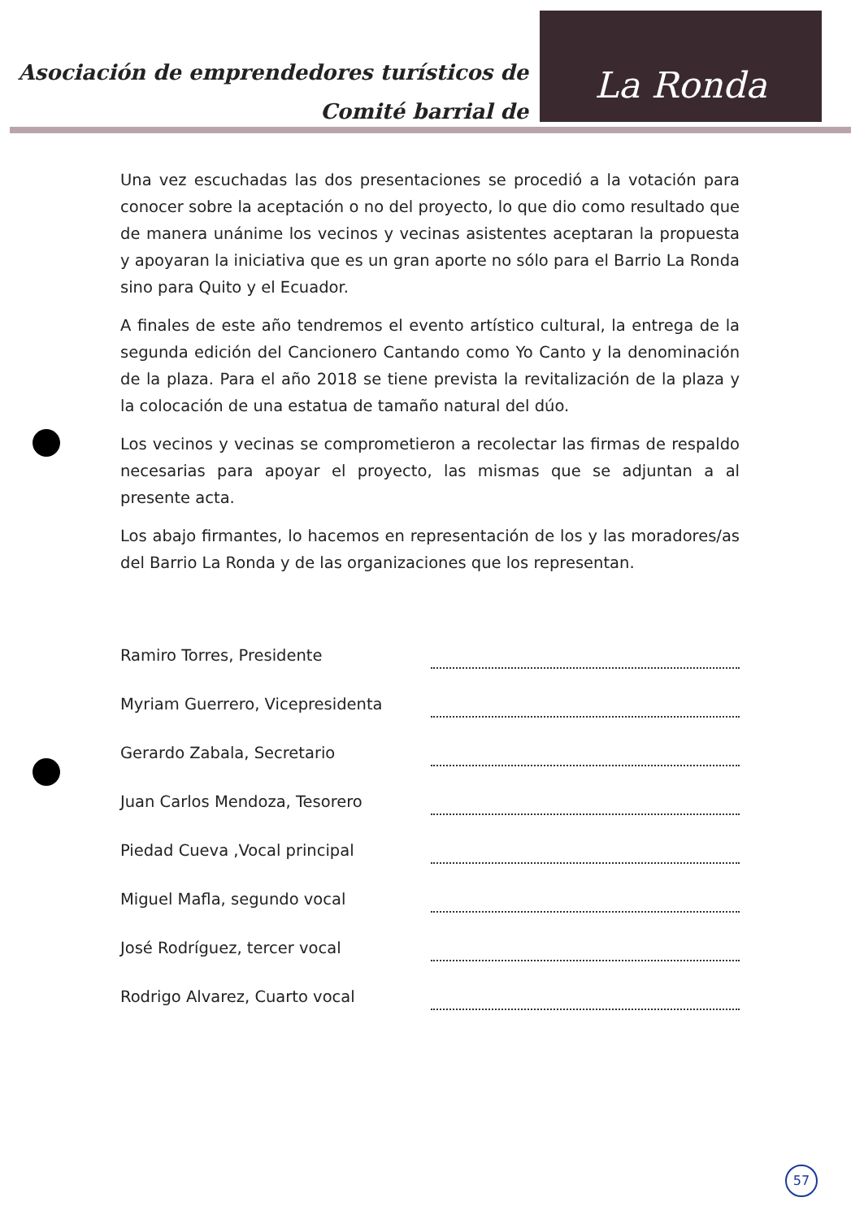Asociación de emprendedores turísticos de
Comité barrial de
La Ronda
Una vez escuchadas las dos presentaciones se procedió a la votación para conocer sobre la aceptación o no del proyecto, lo que dio como resultado que de manera unánime los vecinos y vecinas asistentes aceptaran la propuesta y apoyaran la iniciativa que es un gran aporte no sólo para el Barrio La Ronda sino para Quito y el Ecuador.
A finales de este año tendremos el evento artístico cultural, la entrega de la segunda edición del Cancionero Cantando como Yo Canto y la denominación de la plaza. Para el año 2018 se tiene prevista la revitalización de la plaza y la colocación de una estatua de tamaño natural del dúo.
Los vecinos y vecinas se comprometieron a recolectar las firmas de respaldo necesarias para apoyar el proyecto, las mismas que se adjuntan a al presente acta.
Los abajo firmantes, lo hacemos en representación de los y las moradores/as del Barrio La Ronda y de las organizaciones que los representan.
Ramiro Torres, Presidente
Myriam Guerrero, Vicepresidenta
Gerardo Zabala, Secretario
Juan Carlos Mendoza, Tesorero
Piedad Cueva ,Vocal principal
Miguel Mafla, segundo vocal
José Rodríguez, tercer vocal
Rodrigo Alvarez, Cuarto vocal
57